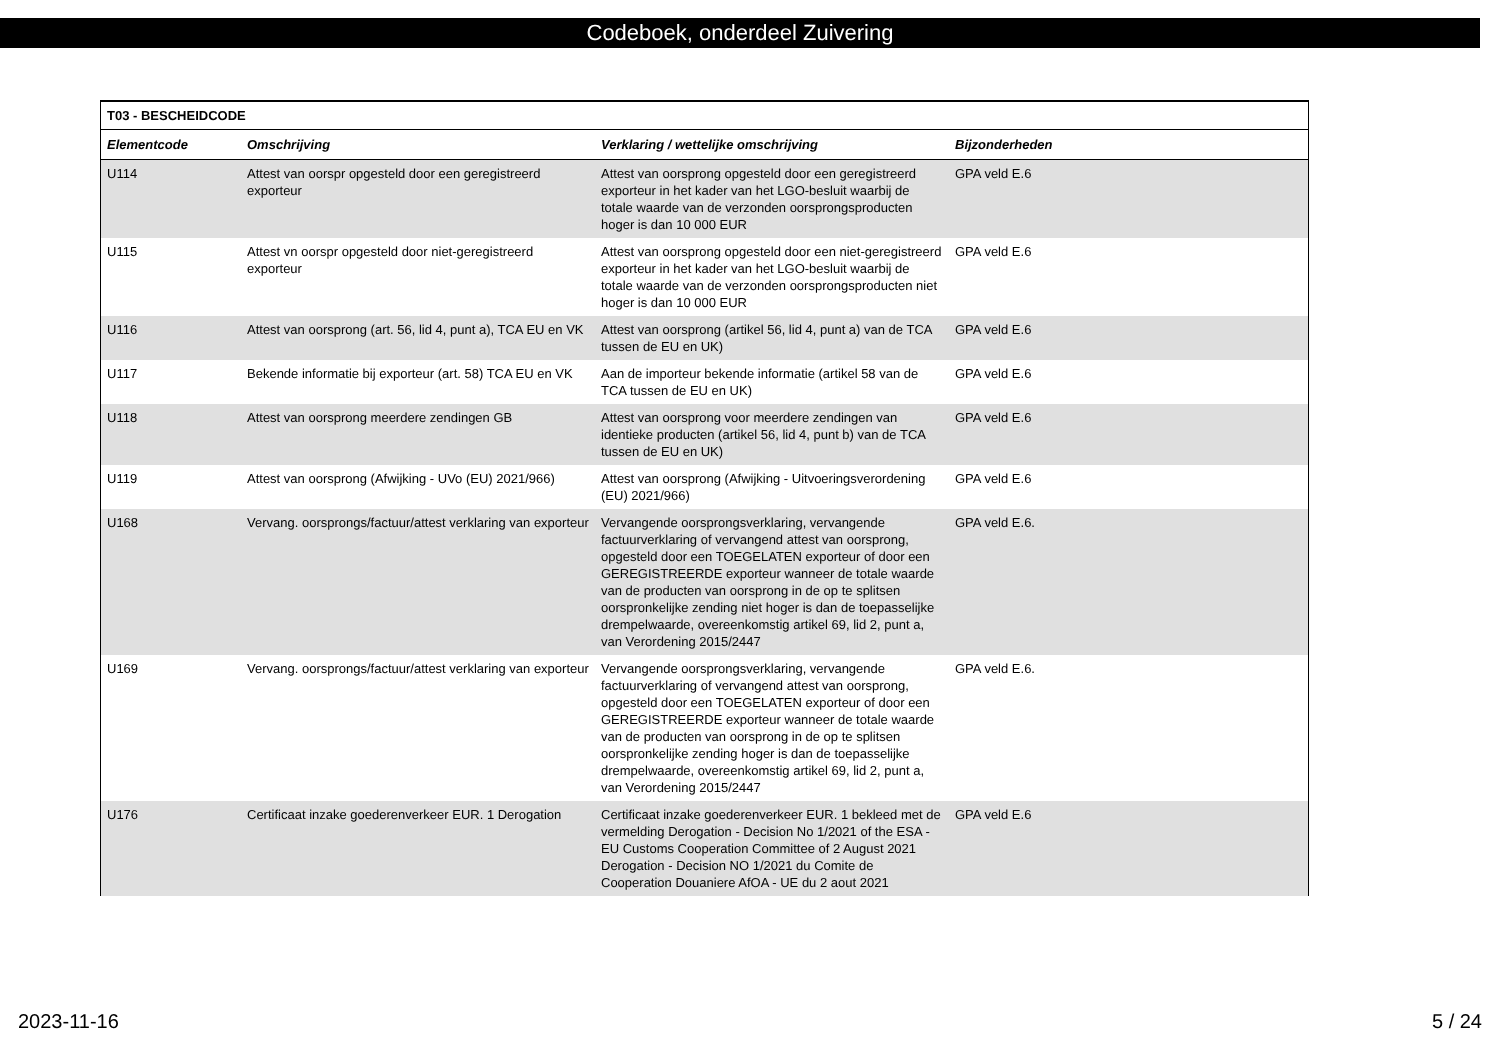Codeboek, onderdeel Zuivering
| T03 - BESCHEIDCODE | | | |
| Elementcode | Omschrijving | Verklaring / wettelijke omschrijving | Bijzonderheden |
| U114 | Attest van oorspr opgesteld door een geregistreerd exporteur | Attest van oorsprong opgesteld door een geregistreerd exporteur in het kader van het LGO-besluit waarbij de totale waarde van de verzonden oorsprongsproducten hoger is dan 10 000 EUR | GPA veld E.6 |
| U115 | Attest vn oorspr opgesteld door niet-geregistreerd exporteur | Attest van oorsprong opgesteld door een niet-geregistreerd exporteur in het kader van het LGO-besluit waarbij de totale waarde van de verzonden oorsprongsproducten niet hoger is dan 10 000 EUR | GPA veld E.6 |
| U116 | Attest van oorsprong (art. 56, lid 4, punt a), TCA EU en VK | Attest van oorsprong (artikel 56, lid 4, punt a) van de TCA tussen de EU en UK) | GPA veld E.6 |
| U117 | Bekende informatie bij exporteur (art. 58) TCA EU en VK | Aan de importeur bekende informatie (artikel 58 van de TCA tussen de EU en UK) | GPA veld E.6 |
| U118 | Attest van oorsprong meerdere zendingen GB | Attest van oorsprong voor meerdere zendingen van identieke producten (artikel 56, lid 4, punt b) van de TCA tussen de EU en UK) | GPA veld E.6 |
| U119 | Attest van oorsprong (Afwijking - UVo (EU) 2021/966) | Attest van oorsprong (Afwijking - Uitvoeringsverordening (EU) 2021/966) | GPA veld E.6 |
| U168 | Vervang. oorsprongs/factuur/attest verklaring van exporteur | Vervangende oorsprongsverklaring, vervangende factuurverklaring of vervangend attest van oorsprong, opgesteld door een TOEGELATEN exporteur of door een GEREGISTREERDE exporteur wanneer de totale waarde van de producten van oorsprong in de op te splitsen oorspronkelijke zending niet hoger is dan de toepasselijke drempelwaarde, overeenkomstig artikel 69, lid 2, punt a, van Verordening 2015/2447 | GPA veld E.6. |
| U169 | Vervang. oorsprongs/factuur/attest verklaring van exporteur | Vervangende oorsprongsverklaring, vervangende factuurverklaring of vervangend attest van oorsprong, opgesteld door een TOEGELATEN exporteur of door een GEREGISTREERDE exporteur wanneer de totale waarde van de producten van oorsprong in de op te splitsen oorspronkelijke zending hoger is dan de toepasselijke drempelwaarde, overeenkomstig artikel 69, lid 2, punt a, van Verordening 2015/2447 | GPA veld E.6. |
| U176 | Certificaat inzake goederenverkeer EUR. 1 Derogation | Certificaat inzake goederenverkeer EUR. 1 bekleed met de vermelding Derogation - Decision No 1/2021 of the ESA - EU Customs Cooperation Committee of 2 August 2021 Derogation - Decision NO 1/2021 du Comite de Cooperation Douaniere AfOA - UE du 2 aout 2021 | GPA veld E.6 |
2023-11-16 5 / 24